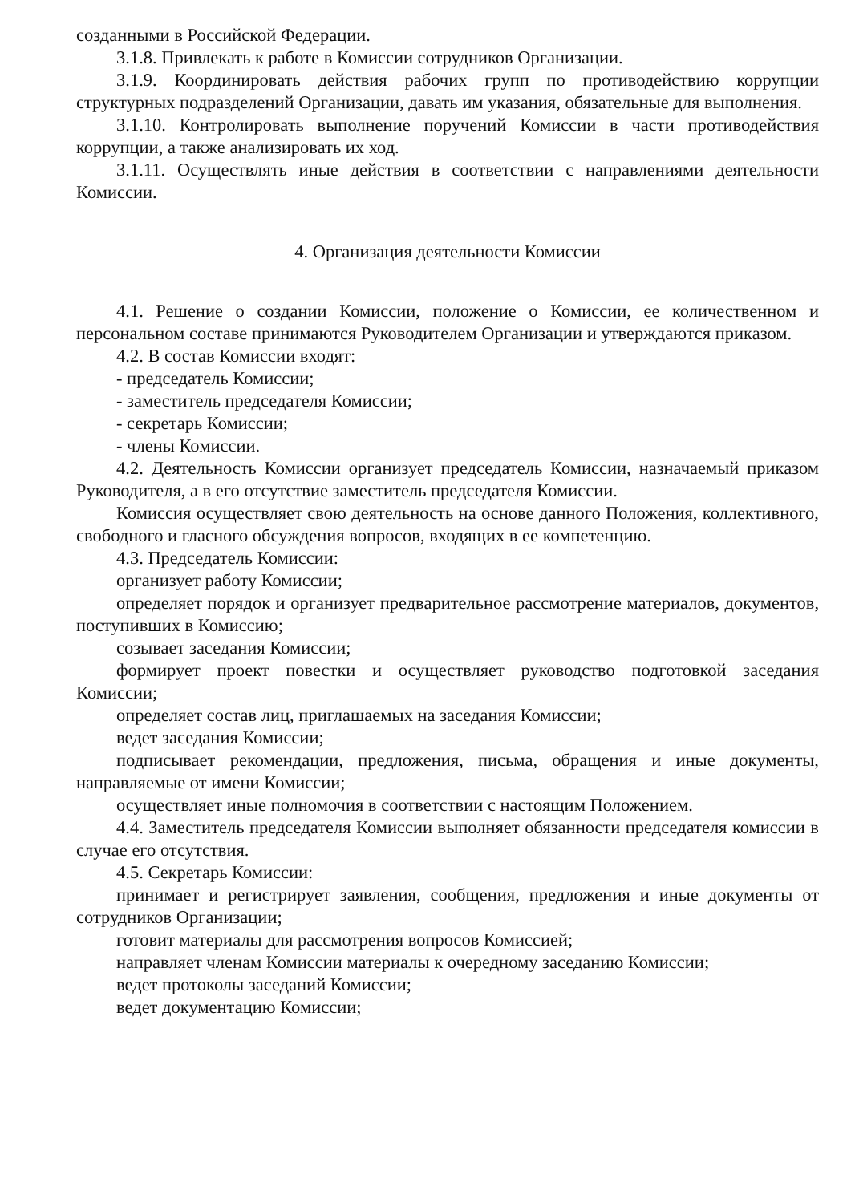созданными в Российской Федерации.
3.1.8. Привлекать к работе в Комиссии сотрудников Организации.
3.1.9. Координировать действия рабочих групп по противодействию коррупции структурных подразделений Организации, давать им указания, обязательные для выполнения.
3.1.10. Контролировать выполнение поручений Комиссии в части противодействия коррупции, а также анализировать их ход.
3.1.11. Осуществлять иные действия в соответствии с направлениями деятельности Комиссии.
4. Организация деятельности Комиссии
4.1. Решение о создании Комиссии, положение о Комиссии, ее количественном и персональном составе принимаются Руководителем Организации и утверждаются приказом.
4.2. В состав Комиссии входят:
- председатель Комиссии;
- заместитель председателя Комиссии;
- секретарь Комиссии;
- члены Комиссии.
4.2. Деятельность Комиссии организует председатель Комиссии, назначаемый приказом Руководителя, а в его отсутствие заместитель председателя Комиссии.
Комиссия осуществляет свою деятельность на основе данного Положения, коллективного, свободного и гласного обсуждения вопросов, входящих в ее компетенцию.
4.3. Председатель Комиссии:
организует работу Комиссии;
определяет порядок и организует предварительное рассмотрение материалов, документов, поступивших в Комиссию;
созывает заседания Комиссии;
формирует проект повестки и осуществляет руководство подготовкой заседания Комиссии;
определяет состав лиц, приглашаемых на заседания Комиссии;
ведет заседания Комиссии;
подписывает рекомендации, предложения, письма, обращения и иные документы, направляемые от имени Комиссии;
осуществляет иные полномочия в соответствии с настоящим Положением.
4.4. Заместитель председателя Комиссии выполняет обязанности председателя комиссии в случае его отсутствия.
4.5. Секретарь Комиссии:
принимает и регистрирует заявления, сообщения, предложения и иные документы от сотрудников Организации;
готовит материалы для рассмотрения вопросов Комиссией;
направляет членам Комиссии материалы к очередному заседанию Комиссии;
ведет протоколы заседаний Комиссии;
ведет документацию Комиссии;